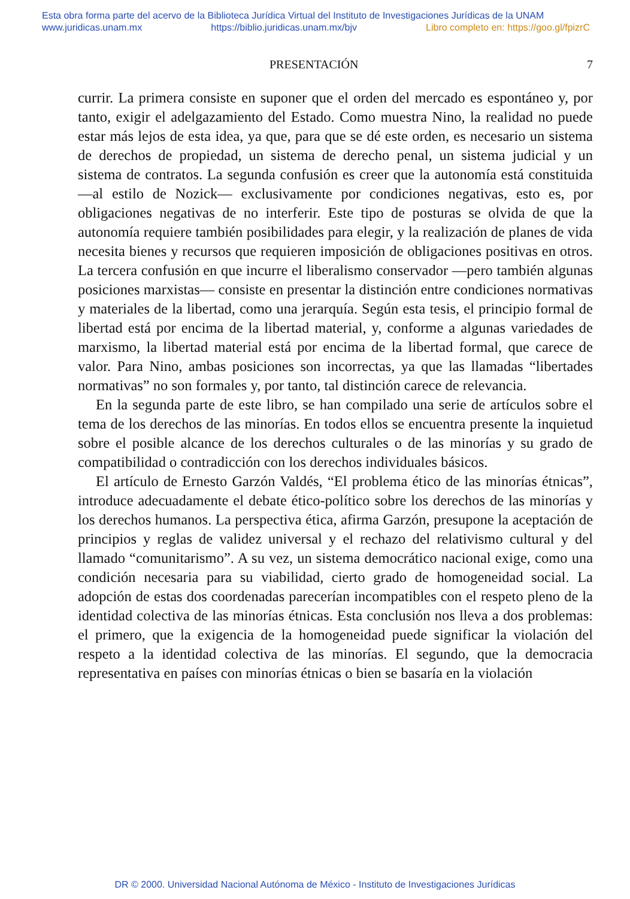Esta obra forma parte del acervo de la Biblioteca Jurídica Virtual del Instituto de Investigaciones Jurídicas de la UNAM
www.juridicas.unam.mx https://biblio.juridicas.unam.mx/bjv Libro completo en: https://goo.gl/fpizrC
PRESENTACIÓN 7
currir. La primera consiste en suponer que el orden del mercado es espontáneo y, por tanto, exigir el adelgazamiento del Estado. Como muestra Nino, la realidad no puede estar más lejos de esta idea, ya que, para que se dé este orden, es necesario un sistema de derechos de propiedad, un sistema de derecho penal, un sistema judicial y un sistema de contratos. La segunda confusión es creer que la autonomía está constituida —al estilo de Nozick— exclusivamente por condiciones negativas, esto es, por obligaciones negativas de no interferir. Este tipo de posturas se olvida de que la autonomía requiere también posibilidades para elegir, y la realización de planes de vida necesita bienes y recursos que requieren imposición de obligaciones positivas en otros. La tercera confusión en que incurre el liberalismo conservador —pero también algunas posiciones marxistas— consiste en presentar la distinción entre condiciones normativas y materiales de la libertad, como una jerarquía. Según esta tesis, el principio formal de libertad está por encima de la libertad material, y, conforme a algunas variedades de marxismo, la libertad material está por encima de la libertad formal, que carece de valor. Para Nino, ambas posiciones son incorrectas, ya que las llamadas “libertades normativas” no son formales y, por tanto, tal distinción carece de relevancia.
En la segunda parte de este libro, se han compilado una serie de artículos sobre el tema de los derechos de las minorías. En todos ellos se encuentra presente la inquietud sobre el posible alcance de los derechos culturales o de las minorías y su grado de compatibilidad o contradicción con los derechos individuales básicos.
El artículo de Ernesto Garzón Valdés, “El problema ético de las minorías étnicas”, introduce adecuadamente el debate ético-político sobre los derechos de las minorías y los derechos humanos. La perspectiva ética, afirma Garzón, presupone la aceptación de principios y reglas de validez universal y el rechazo del relativismo cultural y del llamado “comunitarismo”. A su vez, un sistema democrático nacional exige, como una condición necesaria para su viabilidad, cierto grado de homogeneidad social. La adopción de estas dos coordenadas parecerían incompatibles con el respeto pleno de la identidad colectiva de las minorías étnicas. Esta conclusión nos lleva a dos problemas: el primero, que la exigencia de la homogeneidad puede significar la violación del respeto a la identidad colectiva de las minorías. El segundo, que la democracia representativa en países con minorías étnicas o bien se basaría en la violación
DR © 2000. Universidad Nacional Autónoma de México - Instituto de Investigaciones Jurídicas